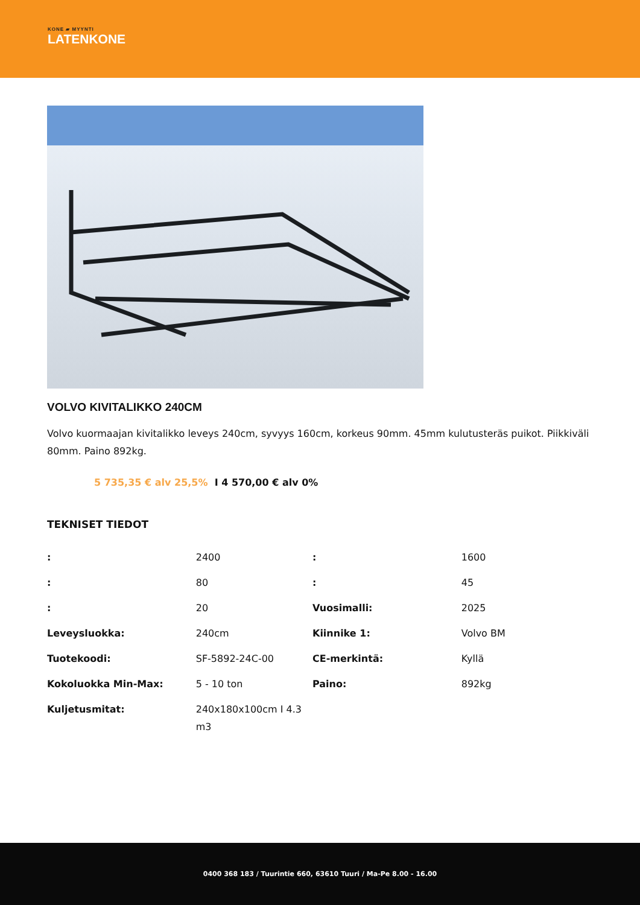KONE ▰ MYYNTI
LATENKONE
VOLVO KIVITALIKKO 240CM
Volvo kuormaajan kivitalikko leveys 240cm, syvyys 160cm, korkeus 90mm. 45mm kulutusteräs puikot. Piikkiväli 80mm. Paino 892kg.
5 735,35 € alv 25,5% I 4 570,00 € alv 0%
TEKNISET TIEDOT
| : | 2400 | : | 1600 |
| : | 80 | : | 45 |
| : | 20 | Vuosimalli: | 2025 |
| Leveysluokka: | 240cm | Kiinnike 1: | Volvo BM |
| Tuotekoodi: | SF-5892-24C-00 | CE-merkintä: | Kyllä |
| Kokoluokka Min-Max: | 5 - 10 ton | Paino: | 892kg |
| Kuljetusmitat: | 240x180x100cm I 4.3 m3 | | |
0400 368 183 / Tuurintie 660, 63610 Tuuri / Ma-Pe 8.00 - 16.00